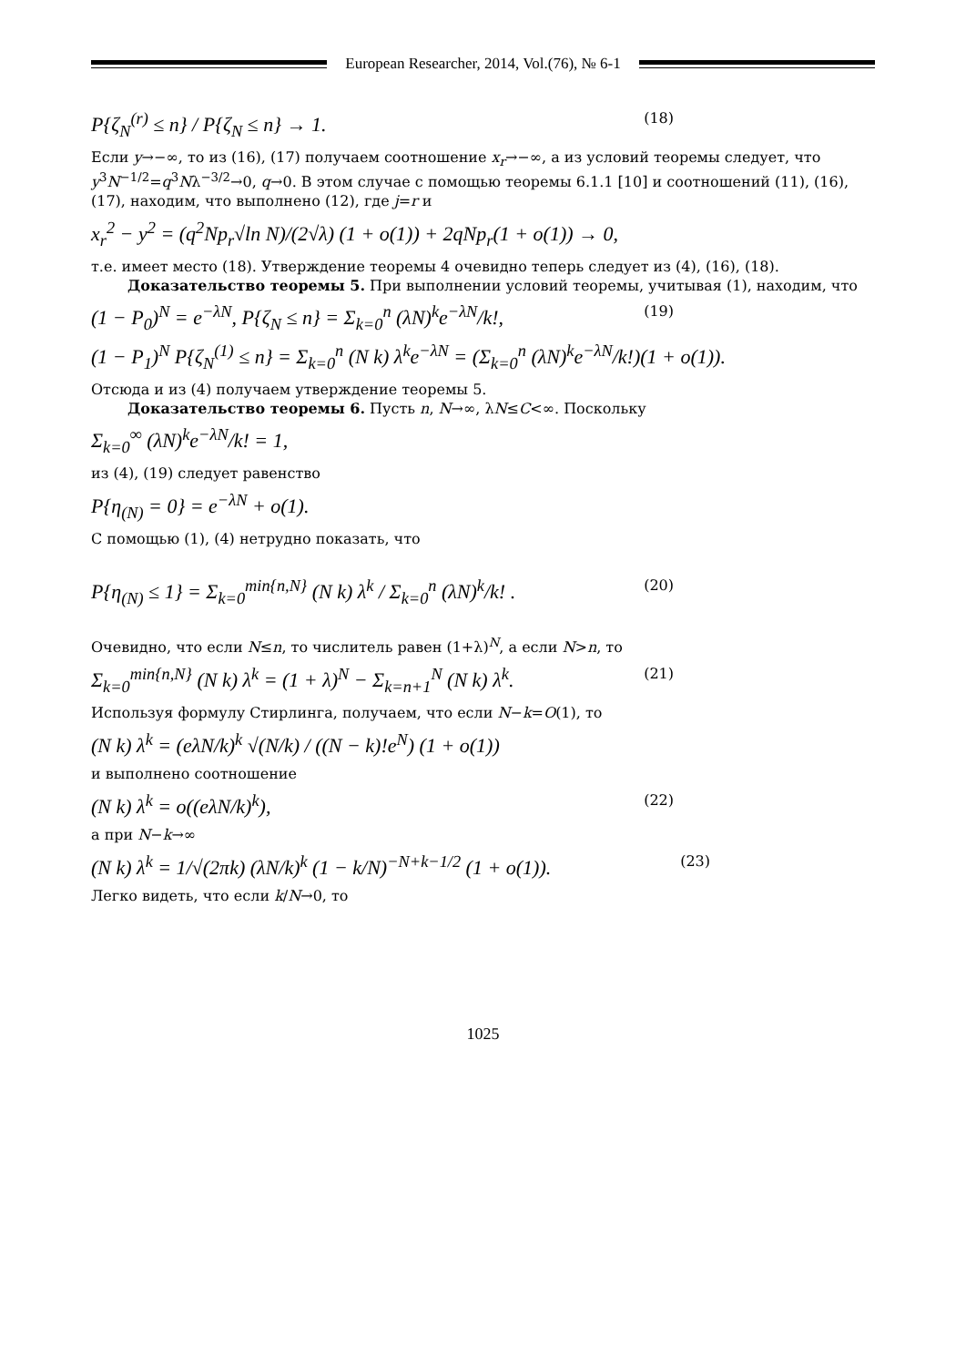European Researcher, 2014, Vol.(76), № 6-1
P{ζ<sub>N</sub><sup>(r)</sup> ≤ n} / P{ζ<sub>N</sub> ≤ n} → 1. (18)
Если y→−∞, то из (16), (17) получаем соотношение x<sub>r</sub>→−∞, а из условий теоремы следует, что y<sup>3</sup>N<sup>−1/2</sup>=q<sup>3</sup>Nλ<sup>−3/2</sup>→0, q→0. В этом случае с помощью теоремы 6.1.1 [10] и соотношений (11), (16), (17), находим, что выполнено (12), где j=r и
x<sub>r</sub><sup>2</sup> − y<sup>2</sup> = (q<sup>2</sup>Np<sub>r</sub>√ln N)/(2√λ) (1 + o(1)) + 2qNp<sub>r</sub>(1 + o(1)) → 0,
т.е. имеет место (18). Утверждение теоремы 4 очевидно теперь следует из (4), (16), (18).
Доказательство теоремы 5. При выполнении условий теоремы, учитывая (1), находим, что
(1 − P<sub>0</sub>)<sup>N</sup> = e<sup>−λN</sup>, P{ζ<sub>N</sub> ≤ n} = Σ<sub>k=0</sub><sup>n</sup> (λN)<sup>k</sup>e<sup>−λN</sup>/k!, (19)
(1 − P<sub>1</sub>)<sup>N</sup> P{ζ<sub>N</sub><sup>(1)</sup> ≤ n} = Σ<sub>k=0</sub><sup>n</sup> (N k) λ<sup>k</sup>e<sup>−λN</sup> = (Σ<sub>k=0</sub><sup>n</sup> (λN)<sup>k</sup>e<sup>−λN</sup>/k!)(1 + o(1)).
Отсюда и из (4) получаем утверждение теоремы 5.
Доказательство теоремы 6. Пусть n, N→∞, λN≤C<∞. Поскольку
Σ<sub>k=0</sub><sup>∞</sup> (λN)<sup>k</sup>e<sup>−λN</sup>/k! = 1,
из (4), (19) следует равенство
P{η<sub>(N)</sub> = 0} = e<sup>−λN</sup> + o(1).
С помощью (1), (4) нетрудно показать, что
P{η<sub>(N)</sub> ≤ 1} = Σ<sub>k=0</sub><sup>min{n,N}</sup> (N k) λ<sup>k</sup> / Σ<sub>k=0</sub><sup>n</sup> (λN)<sup>k</sup>/k! . (20)
Очевидно, что если N≤n, то числитель равен (1+λ)<sup>N</sup>, а если N>n, то
Σ<sub>k=0</sub><sup>min{n,N}</sup> (N k) λ<sup>k</sup> = (1 + λ)<sup>N</sup> − Σ<sub>k=n+1</sub><sup>N</sup> (N k) λ<sup>k</sup>. (21)
Используя формулу Стирлинга, получаем, что если N−k=O(1), то
(N k) λ<sup>k</sup> = (eλN/k)<sup>k</sup> √(N/k) / ((N − k)!e<sup>N</sup>) (1 + o(1))
и выполнено соотношение
(N k) λ<sup>k</sup> = o((eλN/k)<sup>k</sup>), (22)
а при N−k→∞
(N k) λ<sup>k</sup> = 1/√(2πk) (λN/k)<sup>k</sup> (1 − k/N)<sup>−N+k−1/2</sup> (1 + o(1)). (23)
Легко видеть, что если k/N→0, то
1025